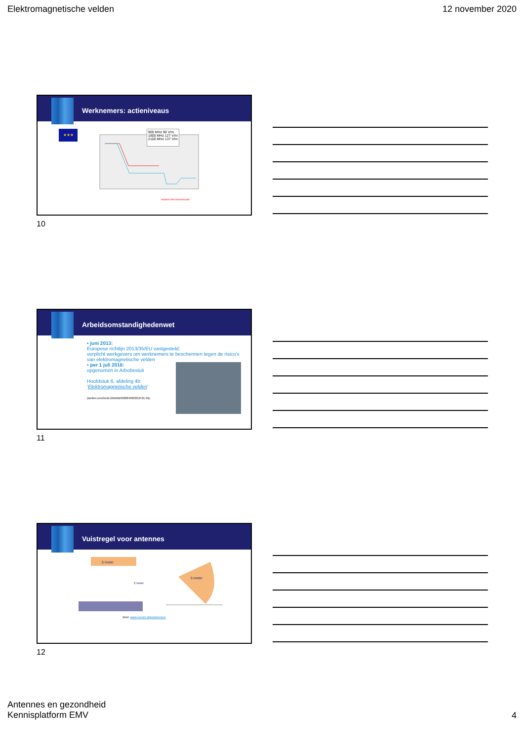Elektromagnetische velden 12 november 2020
Werknemers: actieniveaus
★★★
900 MHz 90 V/m
1800 MHz 127 V/m
2100 MHz 137 V/m
mobiele telecommunicatie
10
Arbeidsomstandighedenwet
• juni 2013:
Europese richtlijn 2013/35/EU vastgesteld;
verplicht werkgevers om werknemers te beschermen tegen de risico's van elektromagnetische velden
• per 1 juli 2016:
opgenomen in Arbobesluit
Hoofdstuk 6, afdeling 4b:
'Elektromagnetische velden'
(wetten.overheid.nl/BWBR0008498/2018-01-01)
11
Vuistregel voor antennes
5 meter
2 meter
5 meter
bron: www.monet.nl/werknemers
12
Antennes en gezondheid
Kennisplatform EMV
4